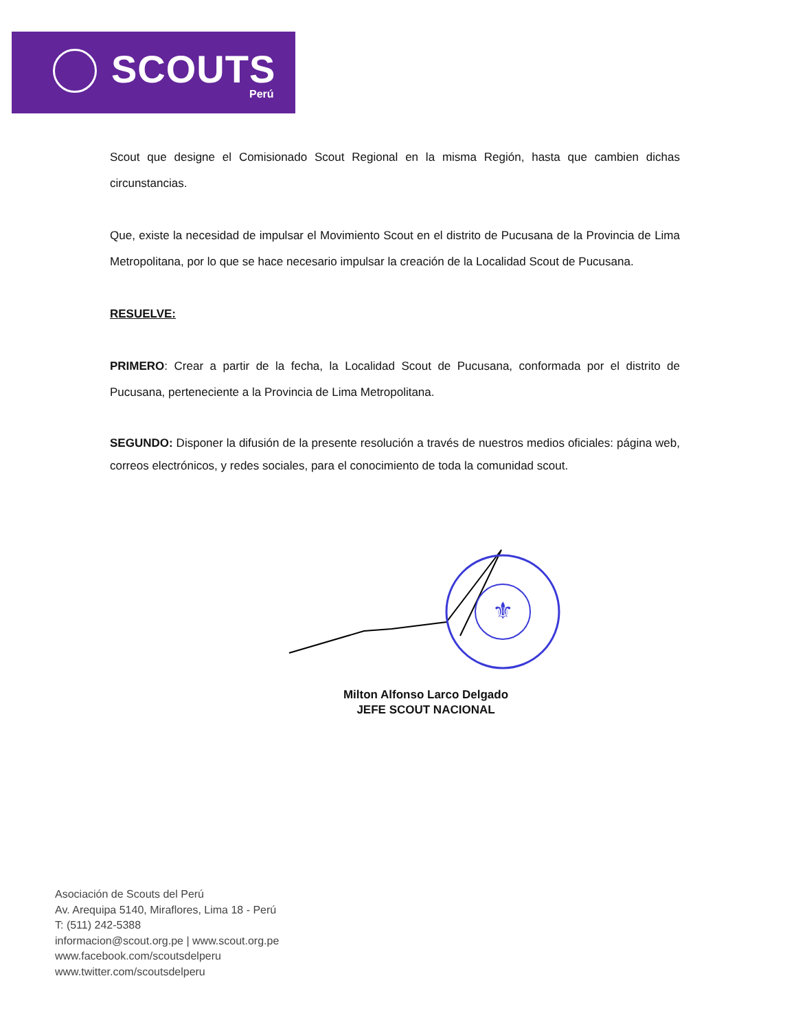SCOUTS
Perú
Scout que designe el Comisionado Scout Regional en la misma Región, hasta que cambien dichas circunstancias.
Que, existe la necesidad de impulsar el Movimiento Scout en el distrito de Pucusana de la Provincia de Lima Metropolitana, por lo que se hace necesario impulsar la creación de la Localidad Scout de Pucusana.
RESUELVE:
PRIMERO: Crear a partir de la fecha, la Localidad Scout de Pucusana, conformada por el distrito de Pucusana, perteneciente a la Provincia de Lima Metropolitana.
SEGUNDO: Disponer la difusión de la presente resolución a través de nuestros medios oficiales: página web, correos electrónicos, y redes sociales, para el conocimiento de toda la comunidad scout.
⚜
Milton Alfonso Larco Delgado
JEFE SCOUT NACIONAL
Asociación de Scouts del Perú
Av. Arequipa 5140, Miraflores, Lima 18 - Perú
T: (511) 242-5388
informacion@scout.org.pe | www.scout.org.pe
www.facebook.com/scoutsdelperu
www.twitter.com/scoutsdelperu